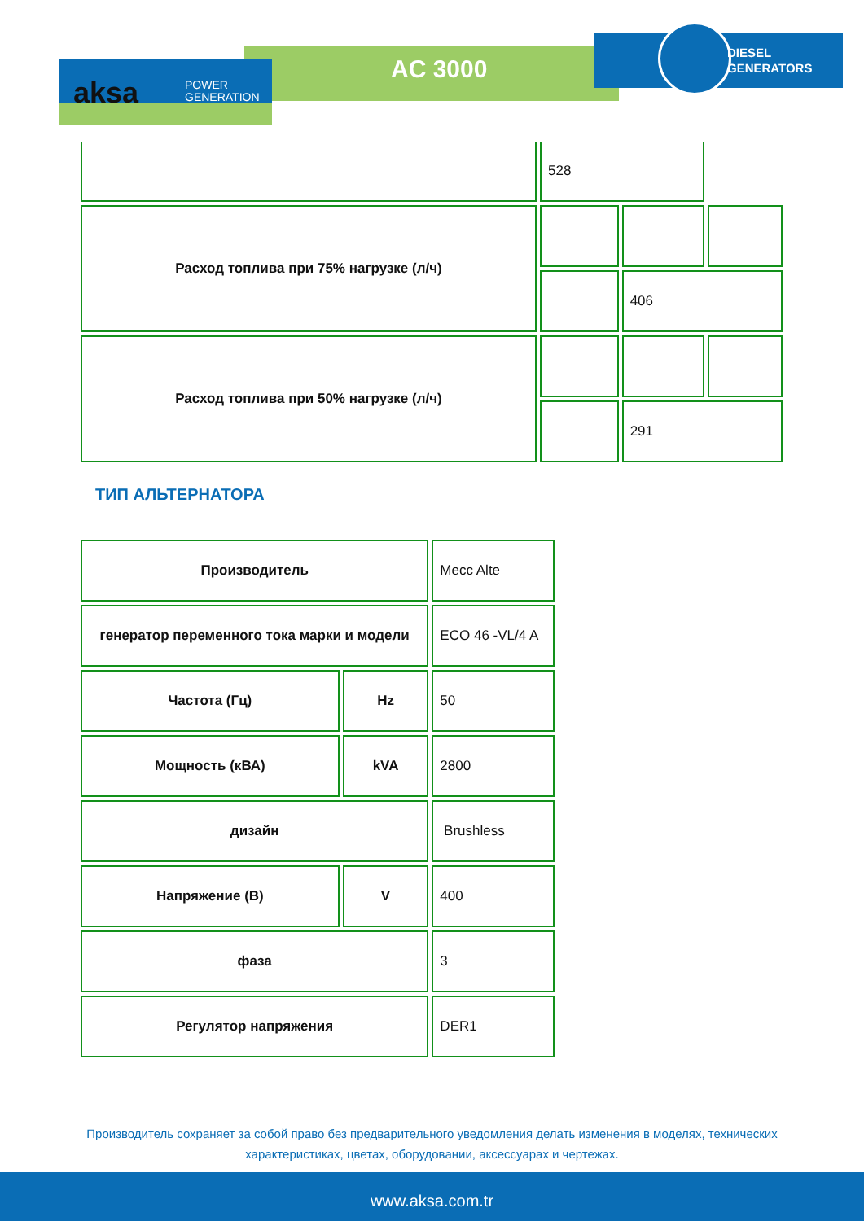aksa
POWER
GENERATION
AC 3000
DIESEL
GENERATORS
| | 528 | | |
| Расход топлива при 75% нагрузке (л/ч) | | | |
| | | 406 | |
| Расход топлива при 50% нагрузке (л/ч) | | | |
| | | 291 | |
ТИП АЛЬТЕРНАТОРА
| Производитель | | Mecc Alte |
| генератор переменного тока марки и модели | | ECO 46 -VL/4 A |
| Частота (Гц) | Hz | 50 |
| Мощность (кВА) | kVA | 2800 |
| дизайн | | Brushless |
| Напряжение (В) | V | 400 |
| фаза | | 3 |
| Регулятор напряжения | | DER1 |
Производитель сохраняет за собой право без предварительного уведомления делать изменения в моделях, технических
характеристиках, цветах, оборудовании, аксессуарах и чертежах.
www.aksa.com.tr